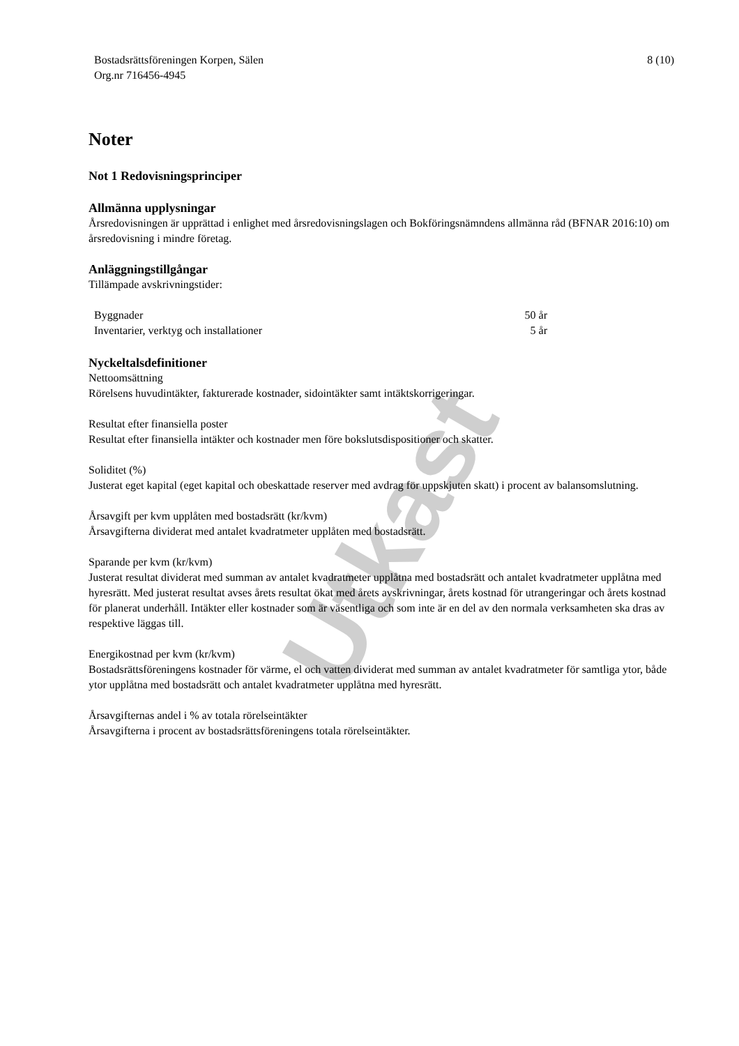Utkast
Bostadsrättsföreningen Korpen, Sälen
Org.nr 716456-4945
8 (10)
Noter
Not 1 Redovisningsprinciper
Allmänna upplysningar
Årsredovisningen är upprättad i enlighet med årsredovisningslagen och Bokföringsnämndens allmänna råd (BFNAR 2016:10) om årsredovisning i mindre företag.
Anläggningstillgångar
Tillämpade avskrivningstider:
| Byggnader | 50 år |
| Inventarier, verktyg och installationer | 5 år |
Nyckeltalsdefinitioner
Nettoomsättning
Rörelsens huvudintäkter, fakturerade kostnader, sidointäkter samt intäktskorrigeringar.
Resultat efter finansiella poster
Resultat efter finansiella intäkter och kostnader men före bokslutsdispositioner och skatter.
Soliditet (%)
Justerat eget kapital (eget kapital och obeskattade reserver med avdrag för uppskjuten skatt) i procent av balansomslutning.
Årsavgift per kvm upplåten med bostadsrätt (kr/kvm)
Årsavgifterna dividerat med antalet kvadratmeter upplåten med bostadsrätt.
Sparande per kvm (kr/kvm)
Justerat resultat dividerat med summan av antalet kvadratmeter upplåtna med bostadsrätt och antalet kvadratmeter upplåtna med hyresrätt. Med justerat resultat avses årets resultat ökat med årets avskrivningar, årets kostnad för utrangeringar och årets kostnad för planerat underhåll. Intäkter eller kostnader som är väsentliga och som inte är en del av den normala verksamheten ska dras av respektive läggas till.
Energikostnad per kvm (kr/kvm)
Bostadsrättsföreningens kostnader för värme, el och vatten dividerat med summan av antalet kvadratmeter för samtliga ytor, både ytor upplåtna med bostadsrätt och antalet kvadratmeter upplåtna med hyresrätt.
Årsavgifternas andel i % av totala rörelseintäkter
Årsavgifterna i procent av bostadsrättsföreningens totala rörelseintäkter.